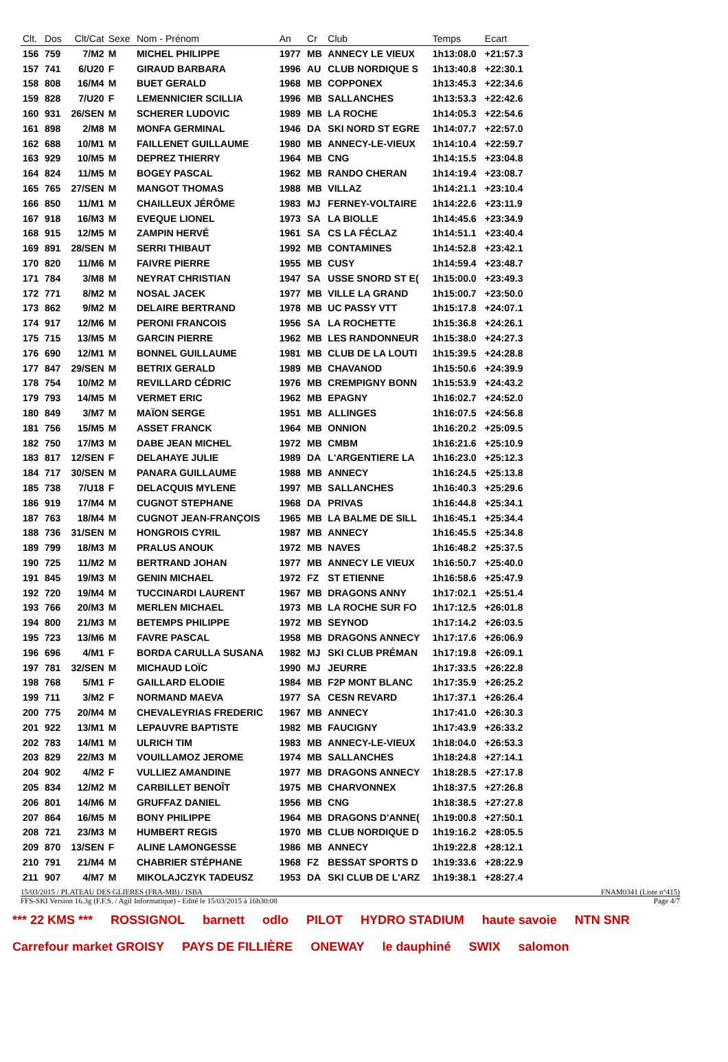| Clt. | Dos | Clt/Cat | Sexe | Nom - Prénom | An | Cr | Club | Temps | Ecart |
| --- | --- | --- | --- | --- | --- | --- | --- | --- | --- |
| 156 | 759 | 7/M2 | M | MICHEL PHILIPPE | 1977 | MB | ANNECY LE VIEUX | 1h13:08.0 | +21:57.3 |
| 157 | 741 | 6/U20 | F | GIRAUD BARBARA | 1996 | AU | CLUB NORDIQUE S | 1h13:40.8 | +22:30.1 |
| 158 | 808 | 16/M4 | M | BUET GERALD | 1968 | MB | COPPONEX | 1h13:45.3 | +22:34.6 |
| 159 | 828 | 7/U20 | F | LEMENNICIER SCILLIA | 1996 | MB | SALLANCHES | 1h13:53.3 | +22:42.6 |
| 160 | 931 | 26/SEN | M | SCHERER LUDOVIC | 1989 | MB | LA ROCHE | 1h14:05.3 | +22:54.6 |
| 161 | 898 | 2/M8 | M | MONFA GERMINAL | 1946 | DA | SKI NORD ST EGRE | 1h14:07.7 | +22:57.0 |
| 162 | 688 | 10/M1 | M | FAILLENET GUILLAUME | 1980 | MB | ANNECY-LE-VIEUX | 1h14:10.4 | +22:59.7 |
| 163 | 929 | 10/M5 | M | DEPREZ THIERRY | 1964 | MB | CNG | 1h14:15.5 | +23:04.8 |
| 164 | 824 | 11/M5 | M | BOGEY PASCAL | 1962 | MB | RANDO CHERAN | 1h14:19.4 | +23:08.7 |
| 165 | 765 | 27/SEN | M | MANGOT THOMAS | 1988 | MB | VILLAZ | 1h14:21.1 | +23:10.4 |
| 166 | 850 | 11/M1 | M | CHAILLEUX JÉRÔME | 1983 | MJ | FERNEY-VOLTAIRE | 1h14:22.6 | +23:11.9 |
| 167 | 918 | 16/M3 | M | EVEQUE LIONEL | 1973 | SA | LA BIOLLE | 1h14:45.6 | +23:34.9 |
| 168 | 915 | 12/M5 | M | ZAMPIN HERVÉ | 1961 | SA | CS LA FÉCLAZ | 1h14:51.1 | +23:40.4 |
| 169 | 891 | 28/SEN | M | SERRI THIBAUT | 1992 | MB | CONTAMINES | 1h14:52.8 | +23:42.1 |
| 170 | 820 | 11/M6 | M | FAIVRE PIERRE | 1955 | MB | CUSY | 1h14:59.4 | +23:48.7 |
| 171 | 784 | 3/M8 | M | NEYRAT CHRISTIAN | 1947 | SA | USSE SNORD ST E( | 1h15:00.0 | +23:49.3 |
| 172 | 771 | 8/M2 | M | NOSAL JACEK | 1977 | MB | VILLE LA GRAND | 1h15:00.7 | +23:50.0 |
| 173 | 862 | 9/M2 | M | DELAIRE BERTRAND | 1978 | MB | UC PASSY VTT | 1h15:17.8 | +24:07.1 |
| 174 | 917 | 12/M6 | M | PERONI FRANCOIS | 1956 | SA | LA ROCHETTE | 1h15:36.8 | +24:26.1 |
| 175 | 715 | 13/M5 | M | GARCIN PIERRE | 1962 | MB | LES RANDONNEUR | 1h15:38.0 | +24:27.3 |
| 176 | 690 | 12/M1 | M | BONNEL GUILLAUME | 1981 | MB | CLUB DE LA LOUTI | 1h15:39.5 | +24:28.8 |
| 177 | 847 | 29/SEN | M | BETRIX GERALD | 1989 | MB | CHAVANOD | 1h15:50.6 | +24:39.9 |
| 178 | 754 | 10/M2 | M | REVILLARD CÉDRIC | 1976 | MB | CREMPIGNY BONN | 1h15:53.9 | +24:43.2 |
| 179 | 793 | 14/M5 | M | VERMET ERIC | 1962 | MB | EPAGNY | 1h16:02.7 | +24:52.0 |
| 180 | 849 | 3/M7 | M | MAÏON SERGE | 1951 | MB | ALLINGES | 1h16:07.5 | +24:56.8 |
| 181 | 756 | 15/M5 | M | ASSET FRANCK | 1964 | MB | ONNION | 1h16:20.2 | +25:09.5 |
| 182 | 750 | 17/M3 | M | DABE JEAN MICHEL | 1972 | MB | CMBM | 1h16:21.6 | +25:10.9 |
| 183 | 817 | 12/SEN | F | DELAHAYE JULIE | 1989 | DA | L'ARGENTIERE LA | 1h16:23.0 | +25:12.3 |
| 184 | 717 | 30/SEN | M | PANARA GUILLAUME | 1988 | MB | ANNECY | 1h16:24.5 | +25:13.8 |
| 185 | 738 | 7/U18 | F | DELACQUIS MYLENE | 1997 | MB | SALLANCHES | 1h16:40.3 | +25:29.6 |
| 186 | 919 | 17/M4 | M | CUGNOT STEPHANE | 1968 | DA | PRIVAS | 1h16:44.8 | +25:34.1 |
| 187 | 763 | 18/M4 | M | CUGNOT JEAN-FRANÇOIS | 1965 | MB | LA BALME DE SILL | 1h16:45.1 | +25:34.4 |
| 188 | 736 | 31/SEN | M | HONGROIS CYRIL | 1987 | MB | ANNECY | 1h16:45.5 | +25:34.8 |
| 189 | 799 | 18/M3 | M | PRALUS ANOUK | 1972 | MB | NAVES | 1h16:48.2 | +25:37.5 |
| 190 | 725 | 11/M2 | M | BERTRAND JOHAN | 1977 | MB | ANNECY LE VIEUX | 1h16:50.7 | +25:40.0 |
| 191 | 845 | 19/M3 | M | GENIN MICHAEL | 1972 | FZ | ST ETIENNE | 1h16:58.6 | +25:47.9 |
| 192 | 720 | 19/M4 | M | TUCCINARDI LAURENT | 1967 | MB | DRAGONS ANNY | 1h17:02.1 | +25:51.4 |
| 193 | 766 | 20/M3 | M | MERLEN MICHAEL | 1973 | MB | LA ROCHE SUR FO | 1h17:12.5 | +26:01.8 |
| 194 | 800 | 21/M3 | M | BETEMPS PHILIPPE | 1972 | MB | SEYNOD | 1h17:14.2 | +26:03.5 |
| 195 | 723 | 13/M6 | M | FAVRE PASCAL | 1958 | MB | DRAGONS ANNECY | 1h17:17.6 | +26:06.9 |
| 196 | 696 | 4/M1 | F | BORDA CARULLA SUSANA | 1982 | MJ | SKI CLUB PRÉMAN | 1h17:19.8 | +26:09.1 |
| 197 | 781 | 32/SEN | M | MICHAUD LOÏC | 1990 | MJ | JEURRE | 1h17:33.5 | +26:22.8 |
| 198 | 768 | 5/M1 | F | GAILLARD ELODIE | 1984 | MB | F2P MONT BLANC | 1h17:35.9 | +26:25.2 |
| 199 | 711 | 3/M2 | F | NORMAND MAEVA | 1977 | SA | CESN REVARD | 1h17:37.1 | +26:26.4 |
| 200 | 775 | 20/M4 | M | CHEVALEYRIAS FREDERIC | 1967 | MB | ANNECY | 1h17:41.0 | +26:30.3 |
| 201 | 922 | 13/M1 | M | LEPAUVRE BAPTISTE | 1982 | MB | FAUCIGNY | 1h17:43.9 | +26:33.2 |
| 202 | 783 | 14/M1 | M | ULRICH TIM | 1983 | MB | ANNECY-LE-VIEUX | 1h18:04.0 | +26:53.3 |
| 203 | 829 | 22/M3 | M | VOUILLAMOZ JEROME | 1974 | MB | SALLANCHES | 1h18:24.8 | +27:14.1 |
| 204 | 902 | 4/M2 | F | VULLIEZ AMANDINE | 1977 | MB | DRAGONS ANNECY | 1h18:28.5 | +27:17.8 |
| 205 | 834 | 12/M2 | M | CARBILLET BENOÎT | 1975 | MB | CHARVONNEX | 1h18:37.5 | +27:26.8 |
| 206 | 801 | 14/M6 | M | GRUFFAZ DANIEL | 1956 | MB | CNG | 1h18:38.5 | +27:27.8 |
| 207 | 864 | 16/M5 | M | BONY PHILIPPE | 1964 | MB | DRAGONS D'ANNE( | 1h19:00.8 | +27:50.1 |
| 208 | 721 | 23/M3 | M | HUMBERT REGIS | 1970 | MB | CLUB NORDIQUE D | 1h19:16.2 | +28:05.5 |
| 209 | 870 | 13/SEN | F | ALINE LAMONGESSE | 1986 | MB | ANNECY | 1h19:22.8 | +28:12.1 |
| 210 | 791 | 21/M4 | M | CHABRIER STÉPHANE | 1968 | FZ | BESSAT SPORTS D | 1h19:33.6 | +28:22.9 |
| 211 | 907 | 4/M7 | M | MIKOLAJCZYK TADEUSZ | 1953 | DA | SKI CLUB DE L'ARZ | 1h19:38.1 | +28:27.4 |
15/03/2015 / PLATEAU DES GLIERES (FRA-MB) / ISBA FNAM0341 (Liste n°415)
FFS-SKI Version 16.3g (F.F.S. / Agil Informatique) - Edité le 15/03/2015 à 16h30:08 Page 4/7
*** 22 KMS *** ROSSIGNOL barnett odlo PILOT HYDRO STADIUM haute savoie NTN SNR Carrefour market GROISY PAYS DE FILLIÈRE ONEWAY le dauphiné SWIX salomon